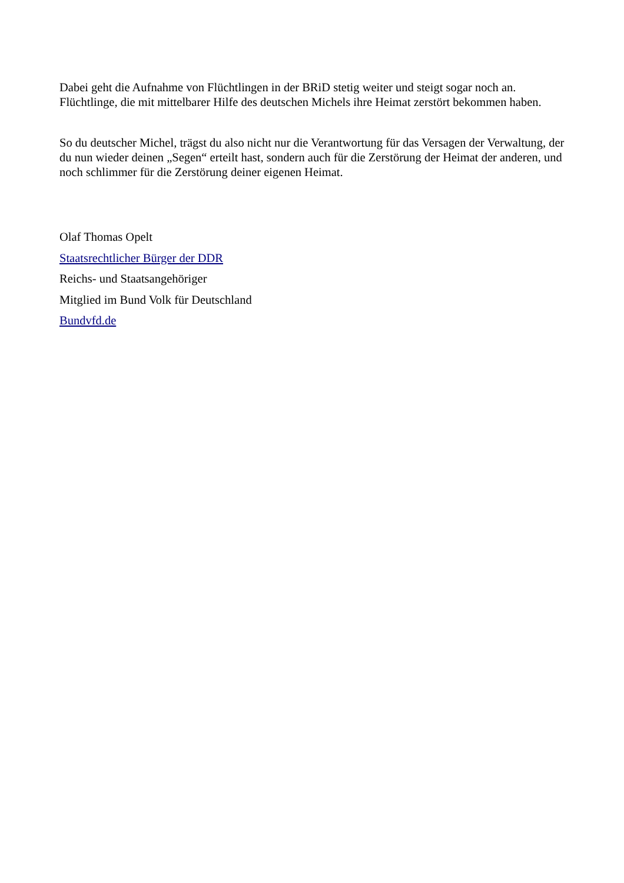Dabei geht die Aufnahme von Flüchtlingen in der BRiD stetig weiter und steigt sogar noch an. Flüchtlinge, die mit mittelbarer Hilfe des deutschen Michels ihre Heimat zerstört bekommen haben.
So du deutscher Michel, trägst du also nicht nur die Verantwortung für das Versagen der Verwaltung, der du nun wieder deinen „Segen“ erteilt hast, sondern auch für die Zerstörung der Heimat der anderen, und noch schlimmer für die Zerstörung deiner eigenen Heimat.
Olaf Thomas Opelt
Staatsrechtlicher Bürger der DDR
Reichs- und Staatsangehöriger
Mitglied im Bund Volk für Deutschland
Bundvfd.de